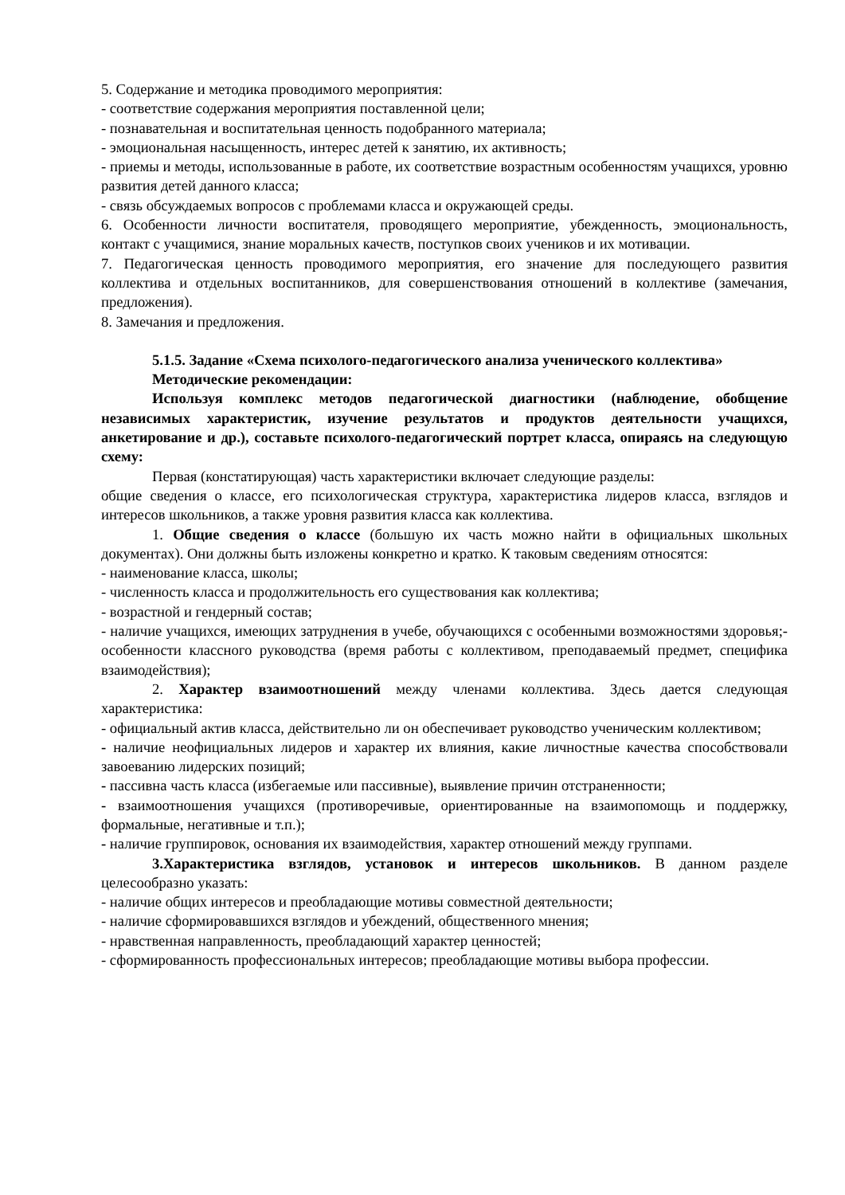5. Содержание и методика проводимого мероприятия:
- соответствие содержания мероприятия поставленной цели;
- познавательная и воспитательная ценность подобранного материала;
- эмоциональная насыщенность, интерес детей к занятию, их активность;
- приемы и методы, использованные в работе, их соответствие возрастным особенностям учащихся, уровню развития детей данного класса;
- связь обсуждаемых вопросов с проблемами класса и окружающей среды.
6. Особенности личности воспитателя, проводящего мероприятие, убежденность, эмоциональность, контакт с учащимися, знание моральных качеств, поступков своих учеников и их мотивации.
7. Педагогическая ценность проводимого мероприятия, его значение для последующего развития коллектива и отдельных воспитанников, для совершенствования отношений в коллективе (замечания, предложения).
8. Замечания и предложения.
5.1.5. Задание «Схема психолого-педагогического анализа ученического коллектива»
Методические рекомендации:
Используя комплекс методов педагогической диагностики (наблюдение, обобщение независимых характеристик, изучение результатов и продуктов деятельности учащихся, анкетирование и др.), составьте психолого-педагогический портрет класса, опираясь на следующую схему:
Первая (констатирующая) часть характеристики включает следующие разделы:
общие сведения о классе, его психологическая структура, характеристика лидеров класса, взглядов и интересов школьников, а также уровня развития класса как коллектива.
1. Общие сведения о классе (большую их часть можно найти в официальных школьных документах). Они должны быть изложены конкретно и кратко. К таковым сведениям относятся:
- наименование класса, школы;
- численность класса и продолжительность его существования как коллектива;
- возрастной и гендерный состав;
- наличие учащихся, имеющих затруднения в учебе, обучающихся с особенными возможностями здоровья;- особенности классного руководства (время работы с коллективом, преподаваемый предмет, специфика взаимодействия);
2. Характер взаимоотношений между членами коллектива. Здесь дается следующая характеристика:
- официальный актив класса, действительно ли он обеспечивает руководство ученическим коллективом;
- наличие неофициальных лидеров и характер их влияния, какие личностные качества способствовали завоеванию лидерских позиций;
- пассивна часть класса (избегаемые или пассивные), выявление причин отстраненности;
- взаимоотношения учащихся (противоречивые, ориентированные на взаимопомощь и поддержку, формальные, негативные и т.п.);
- наличие группировок, основания их взаимодействия, характер отношений между группами.
3.Характеристика взглядов, установок и интересов школьников. В данном разделе целесообразно указать:
- наличие общих интересов и преобладающие мотивы совместной деятельности;
- наличие сформировавшихся взглядов и убеждений, общественного мнения;
- нравственная направленность, преобладающий характер ценностей;
- сформированность профессиональных интересов; преобладающие мотивы выбора профессии.